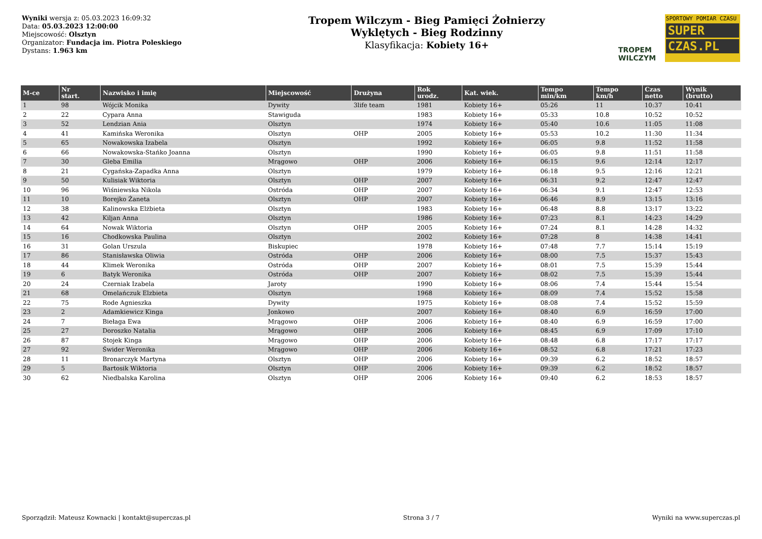Wyniki wersja z: 05.03.2023 16:09:32
Data: 05.03.2023 12:00:00
Miejscowość: Olsztyn
Organizator: Fundacja im. Piotra Poleskiego
Dystans: 1.963 km
Tropem Wilczym - Bieg Pamięci Żołnierzy
Wyklętych - Bieg Rodzinny
Klasyfikacja: Kobiety 16+
TROPEM
WILCZYM
SPORTOWY POMIAR CZASU
SUPER
CZAS.PL
| M-ce | Nr start. | Nazwisko i imię | Miejscowość | Drużyna | Rok urodz. | Kat. wiek. | Tempo min/km | Tempo km/h | Czas netto | Wynik (brutto) |
| --- | --- | --- | --- | --- | --- | --- | --- | --- | --- | --- |
| 1 | 98 | Wójcik Monika | Dywity | 3life team | 1981 | Kobiety 16+ | 05:26 | 11 | 10:37 | 10:41 |
| 2 | 22 | Cypara Anna | Stawiguda | | 1983 | Kobiety 16+ | 05:33 | 10.8 | 10:52 | 10:52 |
| 3 | 52 | Lendzian Ania | Olsztyn | | 1974 | Kobiety 16+ | 05:40 | 10.6 | 11:05 | 11:08 |
| 4 | 41 | Kamińska Weronika | Olsztyn | OHP | 2005 | Kobiety 16+ | 05:53 | 10.2 | 11:30 | 11:34 |
| 5 | 65 | Nowakowska Izabela | Olsztyn | | 1992 | Kobiety 16+ | 06:05 | 9.8 | 11:52 | 11:58 |
| 6 | 66 | Nowakowska-Stańko Joanna | Olsztyn | | 1990 | Kobiety 16+ | 06:05 | 9.8 | 11:51 | 11:58 |
| 7 | 30 | Gleba Emilia | Mrągowo | OHP | 2006 | Kobiety 16+ | 06:15 | 9.6 | 12:14 | 12:17 |
| 8 | 21 | Cygańska-Zapadka Anna | Olsztyn | | 1979 | Kobiety 16+ | 06:18 | 9.5 | 12:16 | 12:21 |
| 9 | 50 | Kulisiak Wiktoria | Olsztyn | OHP | 2007 | Kobiety 16+ | 06:31 | 9.2 | 12:47 | 12:47 |
| 10 | 96 | Wiśniewska Nikola | Ostróda | OHP | 2007 | Kobiety 16+ | 06:34 | 9.1 | 12:47 | 12:53 |
| 11 | 10 | Borejko Żaneta | Olsztyn | OHP | 2007 | Kobiety 16+ | 06:46 | 8.9 | 13:15 | 13:16 |
| 12 | 38 | Kalinowska Elżbieta | Olsztyn | | 1983 | Kobiety 16+ | 06:48 | 8.8 | 13:17 | 13:22 |
| 13 | 42 | Kiljan Anna | Olsztyn | | 1986 | Kobiety 16+ | 07:23 | 8.1 | 14:23 | 14:29 |
| 14 | 64 | Nowak Wiktoria | Olsztyn | OHP | 2005 | Kobiety 16+ | 07:24 | 8.1 | 14:28 | 14:32 |
| 15 | 16 | Chodkowska Paulina | Olsztyn | | 2002 | Kobiety 16+ | 07:28 | 8 | 14:38 | 14:41 |
| 16 | 31 | Golan Urszula | Biskupiec | | 1978 | Kobiety 16+ | 07:48 | 7.7 | 15:14 | 15:19 |
| 17 | 86 | Stanisławska Oliwia | Ostróda | OHP | 2006 | Kobiety 16+ | 08:00 | 7.5 | 15:37 | 15:43 |
| 18 | 44 | Klimek Weronika | Ostróda | OHP | 2007 | Kobiety 16+ | 08:01 | 7.5 | 15:39 | 15:44 |
| 19 | 6 | Batyk Weronika | Ostróda | OHP | 2007 | Kobiety 16+ | 08:02 | 7.5 | 15:39 | 15:44 |
| 20 | 24 | Czerniak Izabela | Jaroty | | 1990 | Kobiety 16+ | 08:06 | 7.4 | 15:44 | 15:54 |
| 21 | 68 | Omelańczuk Elzbieta | Olsztyn | | 1968 | Kobiety 16+ | 08:09 | 7.4 | 15:52 | 15:58 |
| 22 | 75 | Rode Agnieszka | Dywity | | 1975 | Kobiety 16+ | 08:08 | 7.4 | 15:52 | 15:59 |
| 23 | 2 | Adamkiewicz Kinga | Jonkowo | | 2007 | Kobiety 16+ | 08:40 | 6.9 | 16:59 | 17:00 |
| 24 | 7 | Biełaga Ewa | Mrągowo | OHP | 2006 | Kobiety 16+ | 08:40 | 6.9 | 16:59 | 17:00 |
| 25 | 27 | Doroszko Natalia | Mrągowo | OHP | 2006 | Kobiety 16+ | 08:45 | 6.9 | 17:09 | 17:10 |
| 26 | 87 | Stojek Kinga | Mrągowo | OHP | 2006 | Kobiety 16+ | 08:48 | 6.8 | 17:17 | 17:17 |
| 27 | 92 | Świder Weronika | Mrągowo | OHP | 2006 | Kobiety 16+ | 08:52 | 6.8 | 17:21 | 17:23 |
| 28 | 11 | Bronarczyk Martyna | Olsztyn | OHP | 2006 | Kobiety 16+ | 09:39 | 6.2 | 18:52 | 18:57 |
| 29 | 5 | Bartosik Wiktoria | Olsztyn | OHP | 2006 | Kobiety 16+ | 09:39 | 6.2 | 18:52 | 18:57 |
| 30 | 62 | Niedbalska Karolina | Olsztyn | OHP | 2006 | Kobiety 16+ | 09:40 | 6.2 | 18:53 | 18:57 |
Sporządził: Mateusz Kownacki | kontakt@superczas.pl Strona 3 / 7 Wyniki na www.superczas.pl